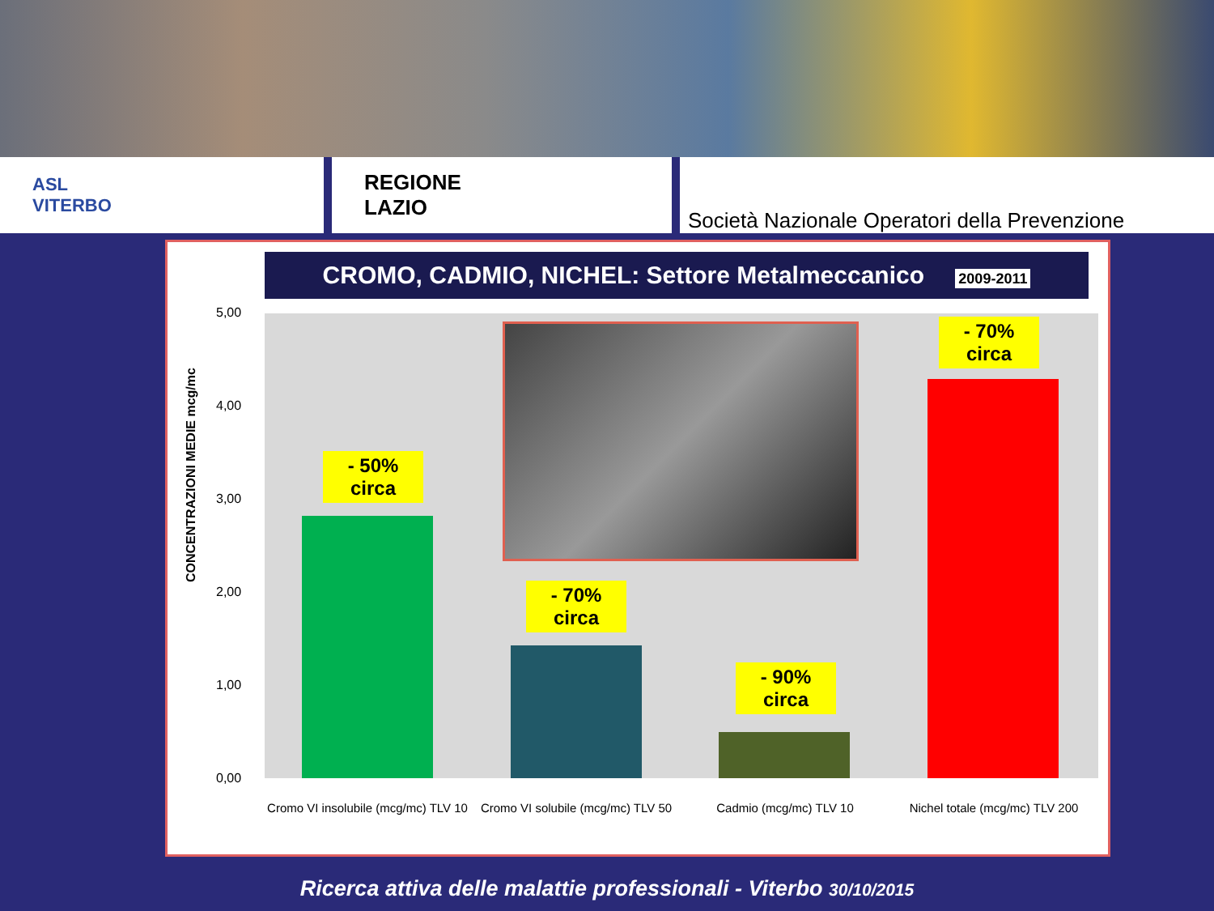ASL
VITERBO
REGIONE
LAZIO
Società Nazionale Operatori della Prevenzione
CROMO, CADMIO, NICHEL: Settore Metalmeccanico 2009-2011
CONCENTRAZIONI MEDIE mcg/mc
5,00
4,00
3,00
2,00
1,00
0,00
- 50%
circa
- 70%
circa
- 90%
circa
- 70%
circa
Cromo VI insolubile (mcg/mc) TLV 10
Cromo VI solubile (mcg/mc) TLV 50
Cadmio (mcg/mc) TLV 10
Nichel totale (mcg/mc) TLV 200
Ricerca attiva delle malattie professionali - Viterbo 30/10/2015